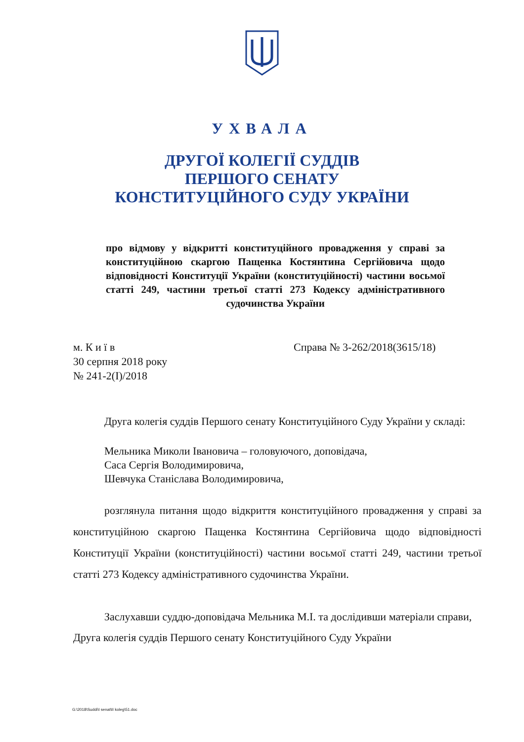УХВАЛА
ДРУГОЇ КОЛЕГІЇ СУДДІВ
ПЕРШОГО СЕНАТУ
КОНСТИТУЦІЙНОГО СУДУ УКРАЇНИ
про відмову у відкритті конституційного провадження у справі за конституційною скаргою Пащенка Костянтина Сергійовича щодо відповідності Конституції України (конституційності) частини восьмої статті 249, частини третьої статті 273 Кодексу адміністративного судочинства України
м. К и ї в
30 серпня 2018 року
№ 241-2(І)/2018
Справа № 3-262/2018(3615/18)
Друга колегія суддів Першого сенату Конституційного Суду України у складі:
Мельника Миколи Івановича – головуючого, доповідача,
Саса Сергія Володимировича,
Шевчука Станіслава Володимировича,
розглянула питання щодо відкриття конституційного провадження у справі за конституційною скаргою Пащенка Костянтина Сергійовича щодо відповідності Конституції України (конституційності) частини восьмої статті 249, частини третьої статті 273 Кодексу адміністративного судочинства України.
Заслухавши суддю-доповідача Мельника М.І. та дослідивши матеріали справи, Друга колегія суддів Першого сенату Конституційного Суду України
G:\2018\Suddi\I senat\II koleg\51.doc